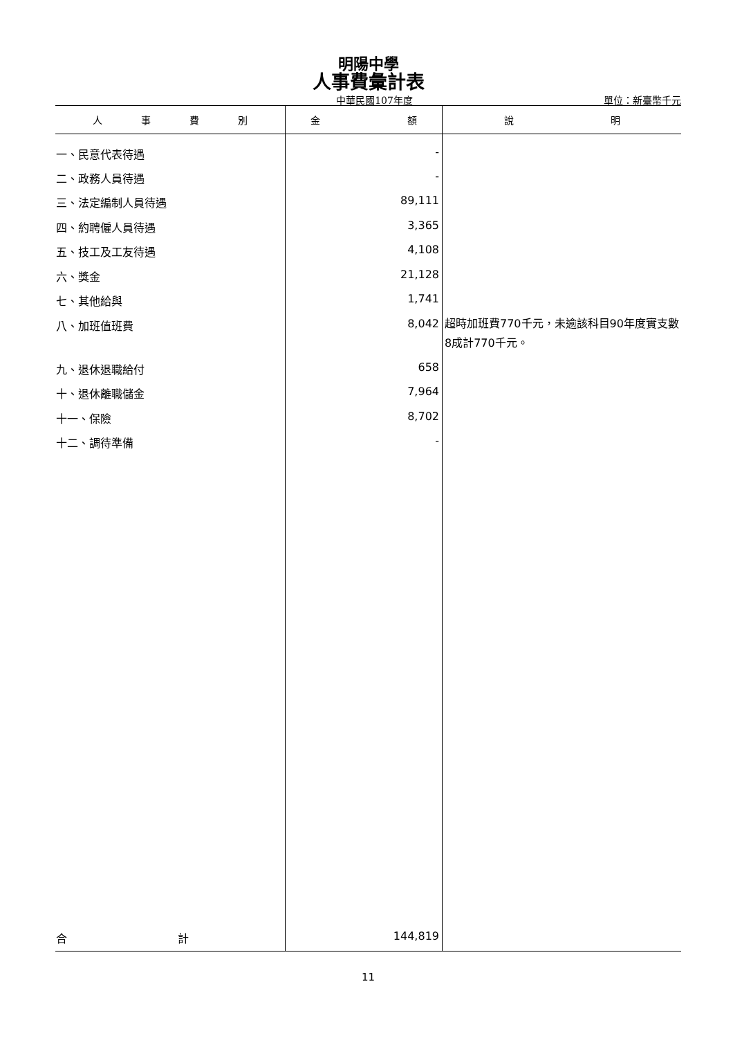明陽中學
人事費彙計表
中華民國107年度 單位：新臺幣千元
| 人 事 費 別 | 金 額 | 說 明 |
| --- | --- | --- |
| 一、民意代表待遇 | - | |
| 二、政務人員待遇 | - | |
| 三、法定編制人員待遇 | 89,111 | |
| 四、約聘僱人員待遇 | 3,365 | |
| 五、技工及工友待遇 | 4,108 | |
| 六、獎金 | 21,128 | |
| 七、其他給與 | 1,741 | |
| 八、加班值班費 | 8,042 | 超時加班費770千元，未逾該科目90年度實支數8成計770千元。 |
| 九、退休退職給付 | 658 | |
| 十、退休離職儲金 | 7,964 | |
| 十一、保險 | 8,702 | |
| 十二、調待準備 | - | |
| 合 計 | 144,819 | |
11